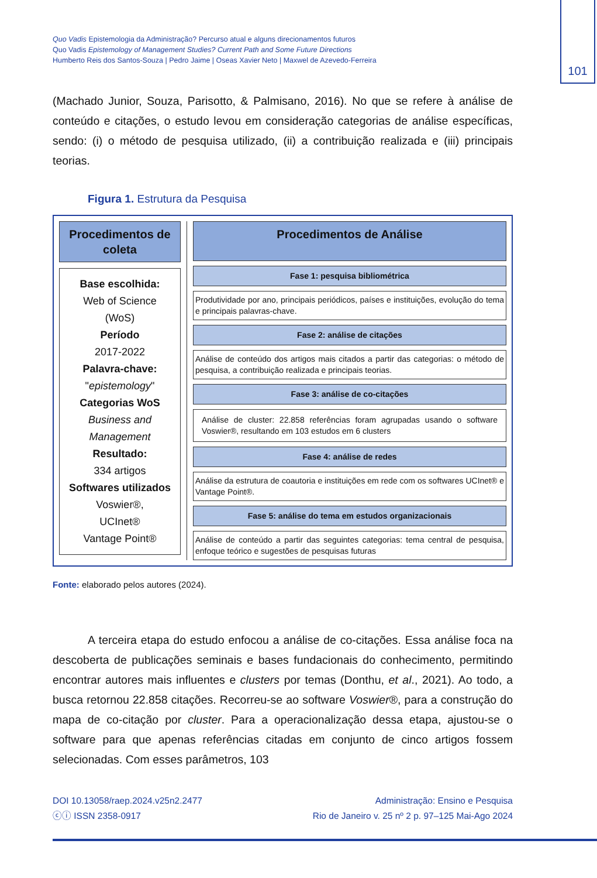Quo Vadis Epistemologia da Administração? Percurso atual e alguns direcionamentos futuros
Quo Vadis Epistemology of Management Studies? Current Path and Some Future Directions
Humberto Reis dos Santos-Souza | Pedro Jaime | Oseas Xavier Neto | Maxwel de Azevedo-Ferreira
101
(Machado Junior, Souza, Parisotto, & Palmisano, 2016). No que se refere à análise de conteúdo e citações, o estudo levou em consideração categorias de análise específicas, sendo: (i) o método de pesquisa utilizado, (ii) a contribuição realizada e (iii) principais teorias.
Figura 1. Estrutura da Pesquisa
Procedimentos de coleta
Base escolhida:
Web of Science
(WoS)
Período
2017-2022
Palavra-chave:
"epistemology"
Categorias WoS
Business and Management
Resultado:
334 artigos
Softwares utilizados
Voswier®,
UCInet®
Vantage Point®
Procedimentos de Análise
Fase 1: pesquisa bibliométrica
Produtividade por ano, principais periódicos, países e instituições, evolução do tema e principais palavras-chave.
Fase 2: análise de citações
Análise de conteúdo dos artigos mais citados a partir das categorias: o método de pesquisa, a contribuição realizada e principais teorias.
Fase 3: análise de co-citações
Análise de cluster: 22.858 referências foram agrupadas usando o software Voswier®, resultando em 103 estudos em 6 clusters
Fase 4: análise de redes
Análise da estrutura de coautoria e instituições em rede com os softwares UCInet® e Vantage Point®.
Fase 5: análise do tema em estudos organizacionais
Análise de conteúdo a partir das seguintes categorias: tema central de pesquisa, enfoque teórico e sugestões de pesquisas futuras
Fonte: elaborado pelos autores (2024).
A terceira etapa do estudo enfocou a análise de co-citações. Essa análise foca na descoberta de publicações seminais e bases fundacionais do conhecimento, permitindo encontrar autores mais influentes e clusters por temas (Donthu, et al., 2021). Ao todo, a busca retornou 22.858 citações. Recorreu-se ao software Voswier®, para a construção do mapa de co-citação por cluster. Para a operacionalização dessa etapa, ajustou-se o software para que apenas referências citadas em conjunto de cinco artigos fossem selecionadas. Com esses parâmetros, 103
DOI 10.13058/raep.2024.v25n2.2477
ⓒⓘ ISSN 2358-0917
Administração: Ensino e Pesquisa
Rio de Janeiro v. 25 nº 2 p. 97–125 Mai-Ago 2024